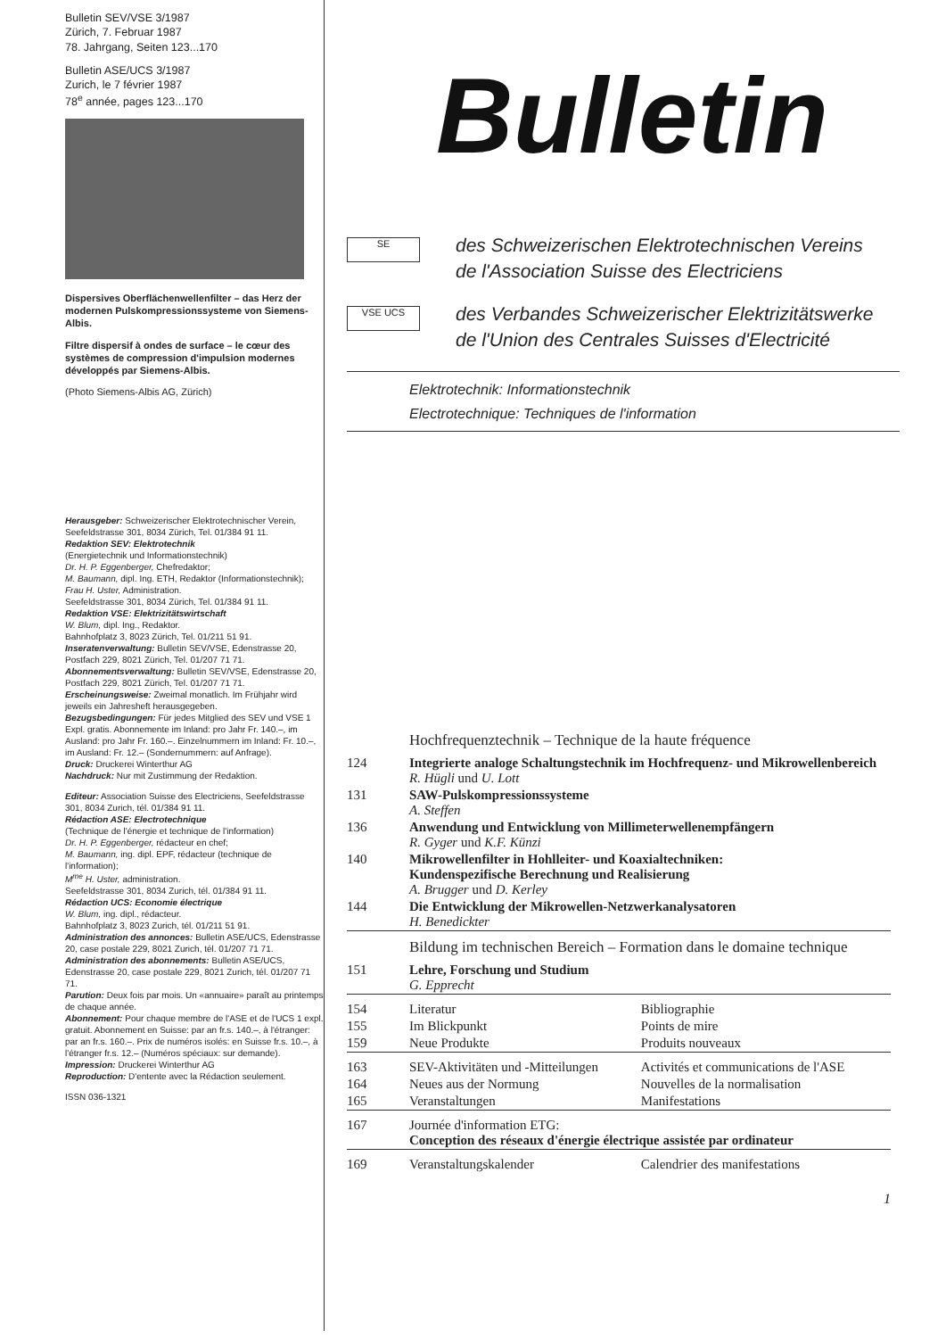Bulletin SEV/VSE 3/1987
Zürich, 7. Februar 1987
78. Jahrgang, Seiten 123...170
Bulletin ASE/UCS 3/1987
Zurich, le 7 février 1987
78<sup>e</sup> année, pages 123...170
Dispersives Oberflächenwellenfilter – das Herz der modernen Pulskompressionssysteme von Siemens-Albis.
Filtre dispersif à ondes de surface – le cœur des systèmes de compression d'impulsion modernes développés par Siemens-Albis.
(Photo Siemens-Albis AG, Zürich)
Herausgeber: Schweizerischer Elektrotechnischer Verein, Seefeldstrasse 301, 8034 Zürich, Tel. 01/384 91 11.
Redaktion SEV: Elektrotechnik
(Energietechnik und Informationstechnik)
Dr. H. P. Eggenberger, Chefredaktor;
M. Baumann, dipl. Ing. ETH, Redaktor (Informationstechnik);
Frau H. Uster, Administration.
Seefeldstrasse 301, 8034 Zürich, Tel. 01/384 91 11.
Redaktion VSE: Elektrizitätswirtschaft
W. Blum, dipl. Ing., Redaktor.
Bahnhofplatz 3, 8023 Zürich, Tel. 01/211 51 91.
Inseratenverwaltung: Bulletin SEV/VSE, Edenstrasse 20, Postfach 229, 8021 Zürich, Tel. 01/207 71 71.
Abonnementsverwaltung: Bulletin SEV/VSE, Edenstrasse 20, Postfach 229, 8021 Zürich, Tel. 01/207 71 71.
Erscheinungsweise: Zweimal monatlich. Im Frühjahr wird jeweils ein Jahresheft herausgegeben.
Bezugsbedingungen: Für jedes Mitglied des SEV und VSE 1 Expl. gratis. Abonnemente im Inland: pro Jahr Fr. 140.–, im Ausland: pro Jahr Fr. 160.–. Einzelnummern im Inland: Fr. 10.–, im Ausland: Fr. 12.– (Sondernummern: auf Anfrage).
Druck: Druckerei Winterthur AG
Nachdruck: Nur mit Zustimmung der Redaktion.
Editeur: Association Suisse des Electriciens, Seefeldstrasse 301, 8034 Zurich, tél. 01/384 91 11.
Rédaction ASE: Electrotechnique
(Technique de l'énergie et technique de l'information)
Dr. H. P. Eggenberger, rédacteur en chef;
M. Baumann, ing. dipl. EPF, rédacteur (technique de l'information);
M<sup>me</sup> H. Uster, administration.
Seefeldstrasse 301, 8034 Zurich, tél. 01/384 91 11.
Rédaction UCS: Economie électrique
W. Blum, ing. dipl., rédacteur.
Bahnhofplatz 3, 8023 Zurich, tél. 01/211 51 91.
Administration des annonces: Bulletin ASE/UCS, Edenstrasse 20, case postale 229, 8021 Zurich, tél. 01/207 71 71.
Administration des abonnements: Bulletin ASE/UCS, Edenstrasse 20, case postale 229, 8021 Zurich, tél. 01/207 71 71.
Parution: Deux fois par mois. Un «annuaire» paraît au printemps de chaque année.
Abonnement: Pour chaque membre de l'ASE et de l'UCS 1 expl. gratuit. Abonnement en Suisse: par an fr.s. 140.–, à l'étranger: par an fr.s. 160.–. Prix de numéros isolés: en Suisse fr.s. 10.–, à l'étranger fr.s. 12.– (Numéros spéciaux: sur demande).
Impression: Druckerei Winterthur AG
Reproduction: D'entente avec la Rédaction seulement.
ISSN 036-1321
Bulletin
SE
des Schweizerischen Elektrotechnischen Vereins
de l'Association Suisse des Electriciens
VSE UCS
des Verbandes Schweizerischer Elektrizitätswerke
de l'Union des Centrales Suisses d'Electricité
Elektrotechnik: Informationstechnik
Electrotechnique: Techniques de l'information
| | Hochfrequenztechnik – Technique de la haute fréquence | |
| 124 | Integrierte analoge Schaltungstechnik im Hochfrequenz- und Mikrowellenbereich R. Hügli und U. Lott | |
| 131 | SAW-Pulskompressionssysteme A. Steffen | |
| 136 | Anwendung und Entwicklung von Millimeterwellenempfängern R. Gyger und K.F. Künzi | |
| 140 | Mikrowellenfilter in Hohlleiter- und Koaxialtechniken: Kundenspezifische Berechnung und Realisierung A. Brugger und D. Kerley | |
| 144 | Die Entwicklung der Mikrowellen-Netzwerkanalysatoren H. Benedickter | |
| | Bildung im technischen Bereich – Formation dans le domaine technique | |
| 151 | Lehre, Forschung und Studium G. Epprecht | |
| 154 | Literatur | Bibliographie |
| 155 | Im Blickpunkt | Points de mire |
| 159 | Neue Produkte | Produits nouveaux |
| 163 | SEV-Aktivitäten und -Mitteilungen | Activités et communications de l'ASE |
| 164 | Neues aus der Normung | Nouvelles de la normalisation |
| 165 | Veranstaltungen | Manifestations |
| 167 | Journée d'information ETG: Conception des réseaux d'énergie électrique assistée par ordinateur | |
| 169 | Veranstaltungskalender | Calendrier des manifestations |
1